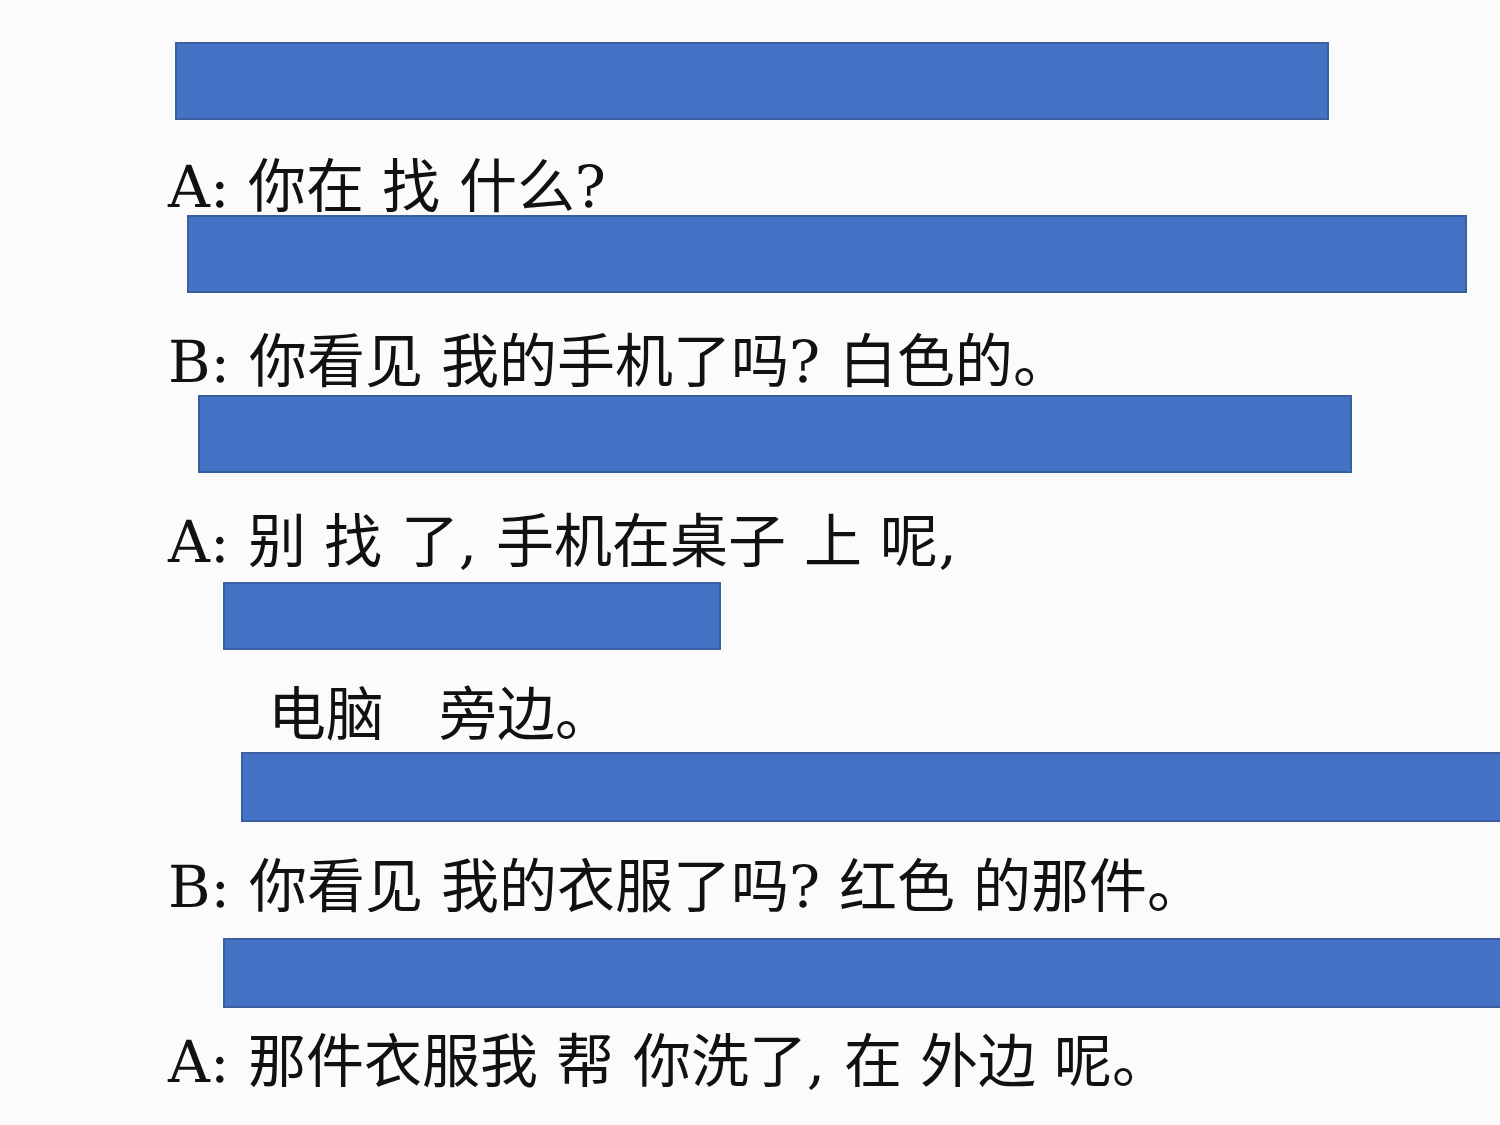A: 你在 找 什么?
B: 你看见 我的手机了吗? 白色的。
A: 别 找 了, 手机在桌子 上 呢,
电脑 旁边。
B: 你看见 我的衣服了吗? 红色 的那件。
A: 那件衣服我 帮 你洗了, 在 外边 呢。